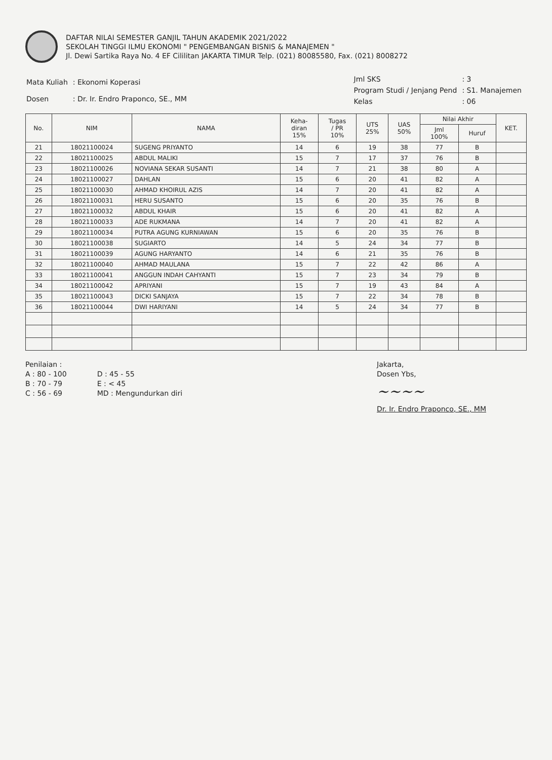DAFTAR NILAI SEMESTER GANJIL TAHUN AKADEMIK 2021/2022
SEKOLAH TINGGI ILMU EKONOMI " PENGEMBANGAN BISNIS & MANAJEMEN "
Jl. Dewi Sartika Raya No. 4 EF Cililitan JAKARTA TIMUR Telp. (021) 80085580, Fax. (021) 8008272
| Mata Kuliah | : Ekonomi Koperasi |
| Dosen | : Dr. Ir. Endro Praponco, SE., MM |
| Jml SKS | : 3 |
| Program Studi / Jenjang Pend | : S1. Manajemen |
| Kelas | : 06 |
| No. | NIM | NAMA | Keha- diran 15% | Tugas / PR 10% | UTS 25% | UAS 50% | Nilai Akhir | | KET. |
| --- | --- | --- | --- | --- | --- | --- | --- | --- | --- |
| | | | | | | | Jml 100% | Huruf | |
| 21 | 18021100024 | SUGENG PRIYANTO | 14 | 6 | 19 | 38 | 77 | B | |
| 22 | 18021100025 | ABDUL MALIKI | 15 | 7 | 17 | 37 | 76 | B | |
| 23 | 18021100026 | NOVIANA SEKAR SUSANTI | 14 | 7 | 21 | 38 | 80 | A | |
| 24 | 18021100027 | DAHLAN | 15 | 6 | 20 | 41 | 82 | A | |
| 25 | 18021100030 | AHMAD KHOIRUL AZIS | 14 | 7 | 20 | 41 | 82 | A | |
| 26 | 18021100031 | HERU SUSANTO | 15 | 6 | 20 | 35 | 76 | B | |
| 27 | 18021100032 | ABDUL KHAIR | 15 | 6 | 20 | 41 | 82 | A | |
| 28 | 18021100033 | ADE RUKMANA | 14 | 7 | 20 | 41 | 82 | A | |
| 29 | 18021100034 | PUTRA AGUNG KURNIAWAN | 15 | 6 | 20 | 35 | 76 | B | |
| 30 | 18021100038 | SUGIARTO | 14 | 5 | 24 | 34 | 77 | B | |
| 31 | 18021100039 | AGUNG HARYANTO | 14 | 6 | 21 | 35 | 76 | B | |
| 32 | 18021100040 | AHMAD MAULANA | 15 | 7 | 22 | 42 | 86 | A | |
| 33 | 18021100041 | ANGGUN INDAH CAHYANTI | 15 | 7 | 23 | 34 | 79 | B | |
| 34 | 18021100042 | APRIYANI | 15 | 7 | 19 | 43 | 84 | A | |
| 35 | 18021100043 | DICKI SANJAYA | 15 | 7 | 22 | 34 | 78 | B | |
| 36 | 18021100044 | DWI HARIYANI | 14 | 5 | 24 | 34 | 77 | B | |
Penilaian :
A : 80 - 100
B : 70 - 79
C : 56 - 69
D : 45 - 55
E : < 45
MD : Mengundurkan diri
Jakarta,
Dosen Ybs,
~~~~
Dr. Ir. Endro Praponco, SE., MM